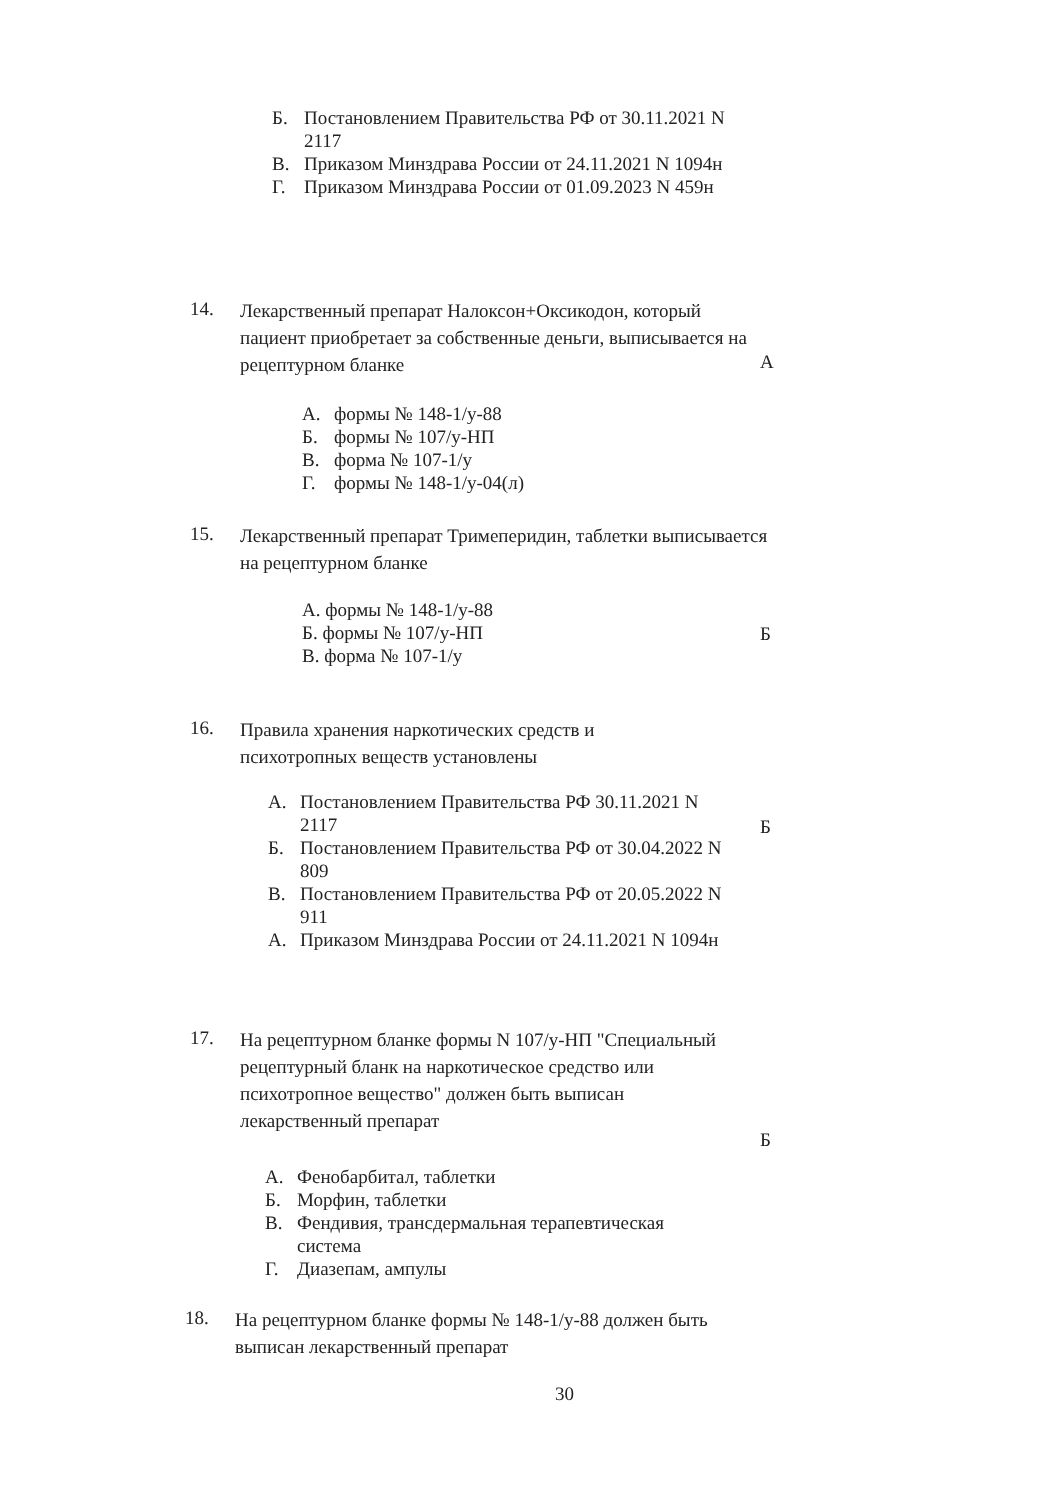Б. Постановлением Правительства РФ от 30.11.2021 N 2117
В. Приказом Минздрава России от 24.11.2021 N 1094н
Г. Приказом Минздрава России от 01.09.2023 N 459н
14. Лекарственный препарат Налоксон+Оксикодон, который пациент приобретает за собственные деньги, выписывается на рецептурном бланке
А
А. формы № 148-1/у-88
Б. формы № 107/у-НП
В. форма № 107-1/у
Г. формы № 148-1/у-04(л)
15. Лекарственный препарат Тримеперидин, таблетки выписывается на рецептурном бланке
А. формы № 148-1/у-88
Б. формы № 107/у-НП
В. форма № 107-1/у
Б
16. Правила хранения наркотических средств и психотропных веществ установлены
А. Постановлением Правительства РФ 30.11.2021 N 2117
Б. Постановлением Правительства РФ от 30.04.2022 N 809
В. Постановлением Правительства РФ от 20.05.2022 N 911
А. Приказом Минздрава России от 24.11.2021 N 1094н
Б
17. На рецептурном бланке формы N 107/у-НП "Специальный рецептурный бланк на наркотическое средство или психотропное вещество" должен быть выписан лекарственный препарат
Б
А. Фенобарбитал, таблетки
Б. Морфин, таблетки
В. Фендивия, трансдермальная терапевтическая система
Г. Диазепам, ампулы
18. На рецептурном бланке формы № 148-1/у-88 должен быть выписан лекарственный препарат
30